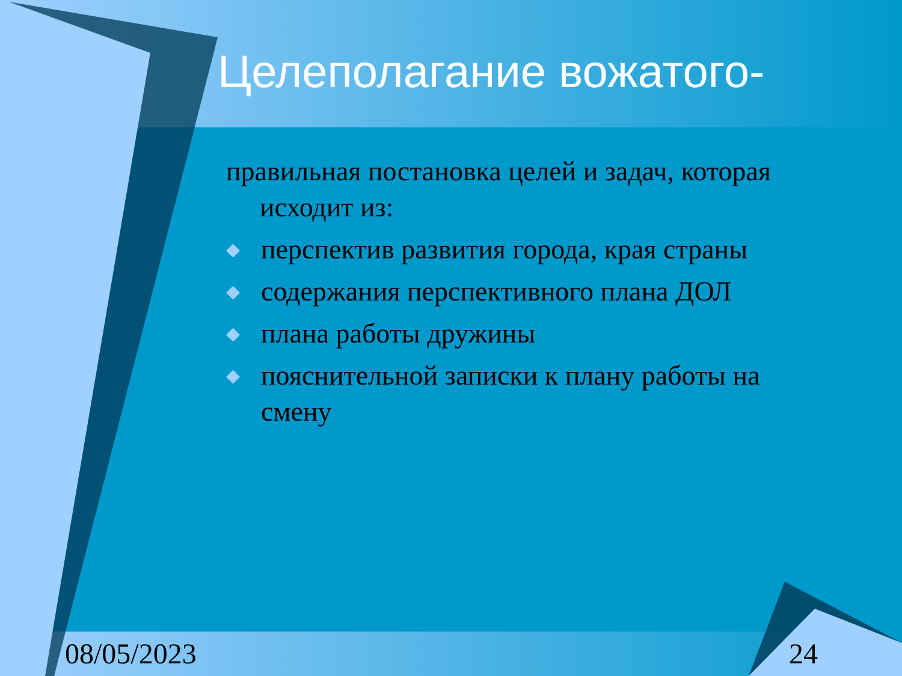Целеполагание вожатого-
правильная постановка целей и задач, которая исходит из:
◆ перспектив развития города, края страны
◆ содержания перспективного плана ДОЛ
◆ плана работы дружины
◆ пояснительной записки к плану работы на смену
08/05/2023 24